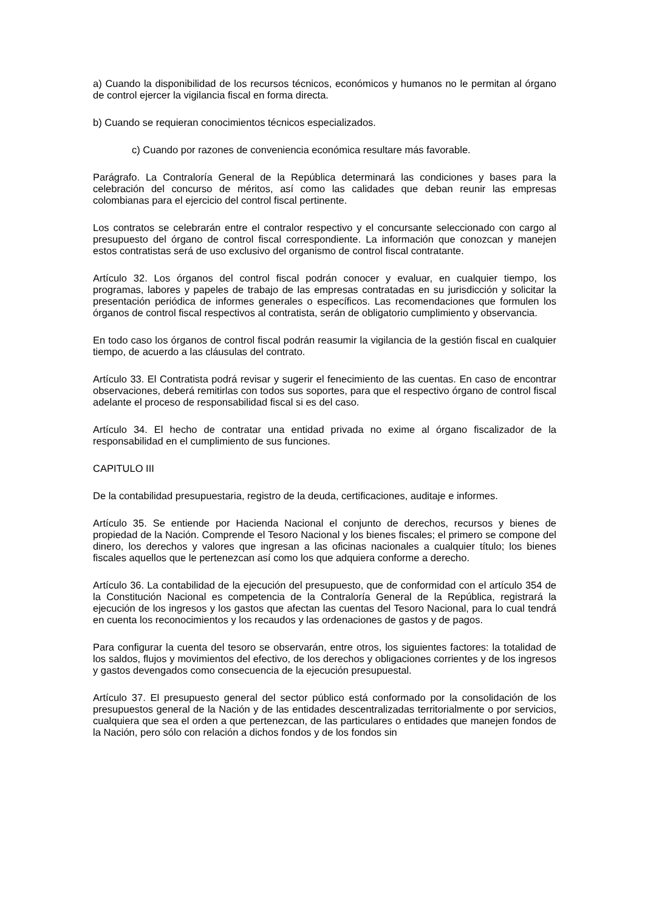a) Cuando la disponibilidad de los recursos técnicos, económicos y humanos no le permitan al órgano de control ejercer la vigilancia fiscal en forma directa.
b) Cuando se requieran conocimientos técnicos especializados.
c) Cuando por razones de conveniencia económica resultare más favorable.
Parágrafo. La Contraloría General de la República determinará las condiciones y bases para la celebración del concurso de méritos, así como las calidades que deban reunir las empresas colombianas para el ejercicio del control fiscal pertinente.
Los contratos se celebrarán entre el contralor respectivo y el concursante seleccionado con cargo al presupuesto del órgano de control fiscal correspondiente. La información que conozcan y manejen estos contratistas será de uso exclusivo del organismo de control fiscal contratante.
Artículo 32. Los órganos del control fiscal podrán conocer y evaluar, en cualquier tiempo, los programas, labores y papeles de trabajo de las empresas contratadas en su jurisdicción y solicitar la presentación periódica de informes generales o específicos. Las recomendaciones que formulen los órganos de control fiscal respectivos al contratista, serán de obligatorio cumplimiento y observancia.
En todo caso los órganos de control fiscal podrán reasumir la vigilancia de la gestión fiscal en cualquier tiempo, de acuerdo a las cláusulas del contrato.
Artículo 33. El Contratista podrá revisar y sugerir el fenecimiento de las cuentas. En caso de encontrar observaciones, deberá remitirlas con todos sus soportes, para que el respectivo órgano de control fiscal adelante el proceso de responsabilidad fiscal si es del caso.
Artículo 34. El hecho de contratar una entidad privada no exime al órgano fiscalizador de la responsabilidad en el cumplimiento de sus funciones.
CAPITULO III
De la contabilidad presupuestaria, registro de la deuda, certificaciones, auditaje e informes.
Artículo 35. Se entiende por Hacienda Nacional el conjunto de derechos, recursos y bienes de propiedad de la Nación. Comprende el Tesoro Nacional y los bienes fiscales; el primero se compone del dinero, los derechos y valores que ingresan a las oficinas nacionales a cualquier título; los bienes fiscales aquellos que le pertenezcan así como los que adquiera conforme a derecho.
Artículo 36. La contabilidad de la ejecución del presupuesto, que de conformidad con el artículo 354 de la Constitución Nacional es competencia de la Contraloría General de la República, registrará la ejecución de los ingresos y los gastos que afectan las cuentas del Tesoro Nacional, para lo cual tendrá en cuenta los reconocimientos y los recaudos y las ordenaciones de gastos y de pagos.
Para configurar la cuenta del tesoro se observarán, entre otros, los siguientes factores: la totalidad de los saldos, flujos y movimientos del efectivo, de los derechos y obligaciones corrientes y de los ingresos y gastos devengados como consecuencia de la ejecución presupuestal.
Artículo 37. El presupuesto general del sector público está conformado por la consolidación de los presupuestos general de la Nación y de las entidades descentralizadas territorialmente o por servicios, cualquiera que sea el orden a que pertenezcan, de las particulares o entidades que manejen fondos de la Nación, pero sólo con relación a dichos fondos y de los fondos sin